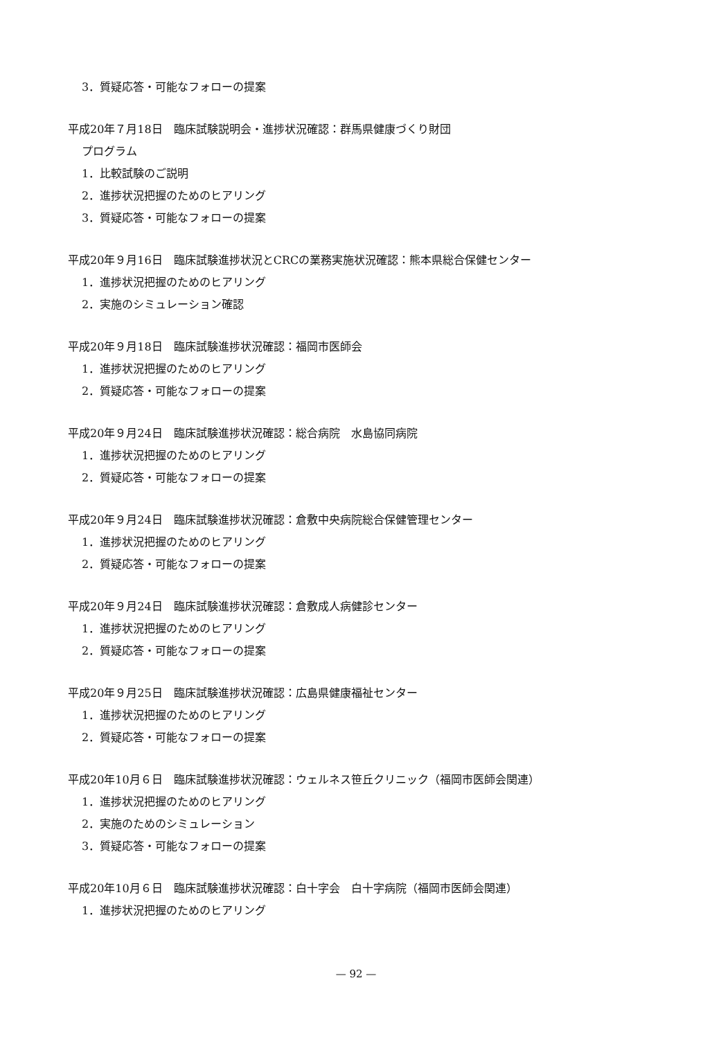3．質疑応答・可能なフォローの提案
平成20年７月18日　臨床試験説明会・進捗状況確認：群馬県健康づくり財団
プログラム
1．比較試験のご説明
2．進捗状況把握のためのヒアリング
3．質疑応答・可能なフォローの提案
平成20年９月16日　臨床試験進捗状況とCRCの業務実施状況確認：熊本県総合保健センター
1．進捗状況把握のためのヒアリング
2．実施のシミュレーション確認
平成20年９月18日　臨床試験進捗状況確認：福岡市医師会
1．進捗状況把握のためのヒアリング
2．質疑応答・可能なフォローの提案
平成20年９月24日　臨床試験進捗状況確認：総合病院　水島協同病院
1．進捗状況把握のためのヒアリング
2．質疑応答・可能なフォローの提案
平成20年９月24日　臨床試験進捗状況確認：倉敷中央病院総合保健管理センター
1．進捗状況把握のためのヒアリング
2．質疑応答・可能なフォローの提案
平成20年９月24日　臨床試験進捗状況確認：倉敷成人病健診センター
1．進捗状況把握のためのヒアリング
2．質疑応答・可能なフォローの提案
平成20年９月25日　臨床試験進捗状況確認：広島県健康福祉センター
1．進捗状況把握のためのヒアリング
2．質疑応答・可能なフォローの提案
平成20年10月６日　臨床試験進捗状況確認：ウェルネス笹丘クリニック（福岡市医師会関連）
1．進捗状況把握のためのヒアリング
2．実施のためのシミュレーション
3．質疑応答・可能なフォローの提案
平成20年10月６日　臨床試験進捗状況確認：白十字会　白十字病院（福岡市医師会関連）
1．進捗状況把握のためのヒアリング
— 92 —